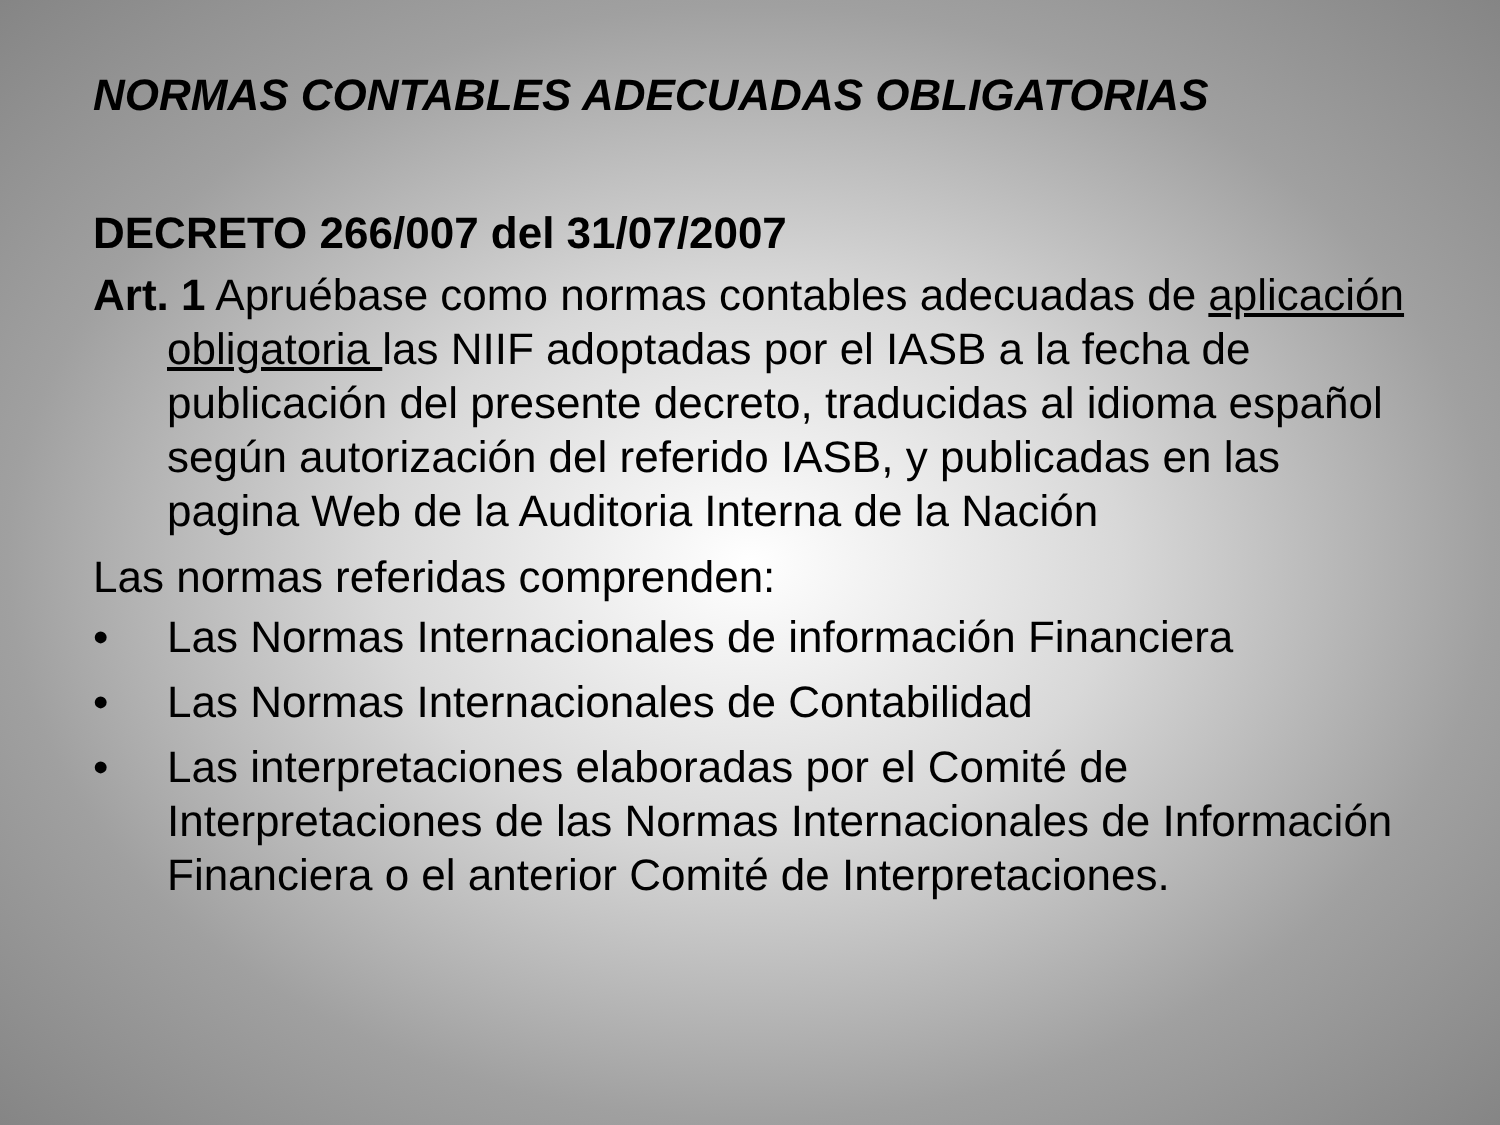NORMAS CONTABLES ADECUADAS OBLIGATORIAS
DECRETO 266/007 del 31/07/2007
Art. 1 Apruébase como normas contables adecuadas de aplicación obligatoria las NIIF adoptadas por el IASB a la fecha de publicación del presente decreto, traducidas al idioma español según autorización del referido IASB, y publicadas en las pagina Web de la Auditoria Interna de la Nación
Las normas referidas comprenden:
• Las Normas Internacionales de información Financiera
• Las Normas Internacionales de Contabilidad
• Las interpretaciones elaboradas por el Comité de Interpretaciones de las Normas Internacionales de Información Financiera o el anterior Comité de Interpretaciones.